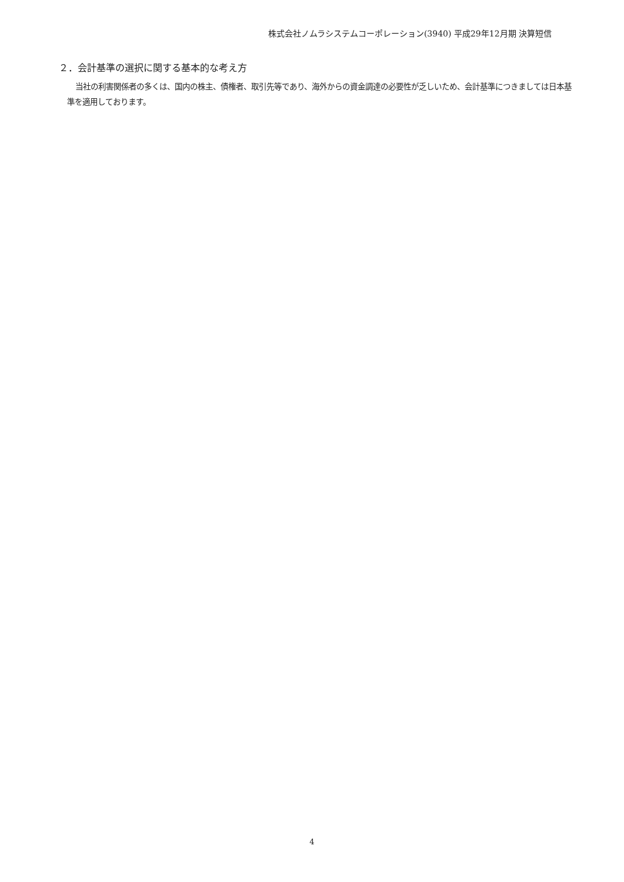株式会社ノムラシステムコーポレーション(3940) 平成29年12月期 決算短信
２．会計基準の選択に関する基本的な考え方
当社の利害関係者の多くは、国内の株主、債権者、取引先等であり、海外からの資金調達の必要性が乏しいため、会計基準につきましては日本基準を適用しております。
4